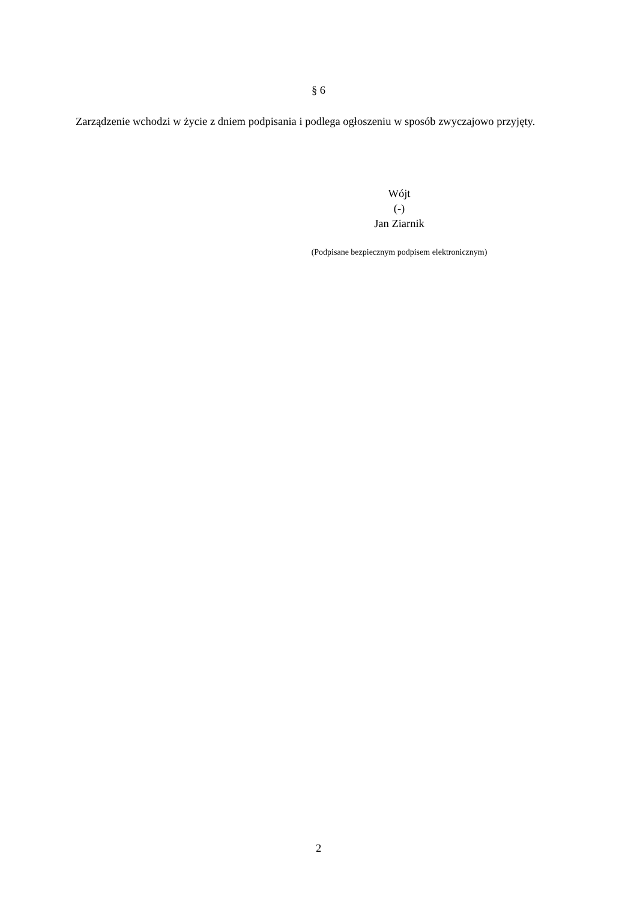§ 6
Zarządzenie wchodzi w życie z dniem podpisania i podlega ogłoszeniu w sposób zwyczajowo przyjęty.
Wójt
(-)
Jan Ziarnik
(Podpisane bezpiecznym podpisem elektronicznym)
2